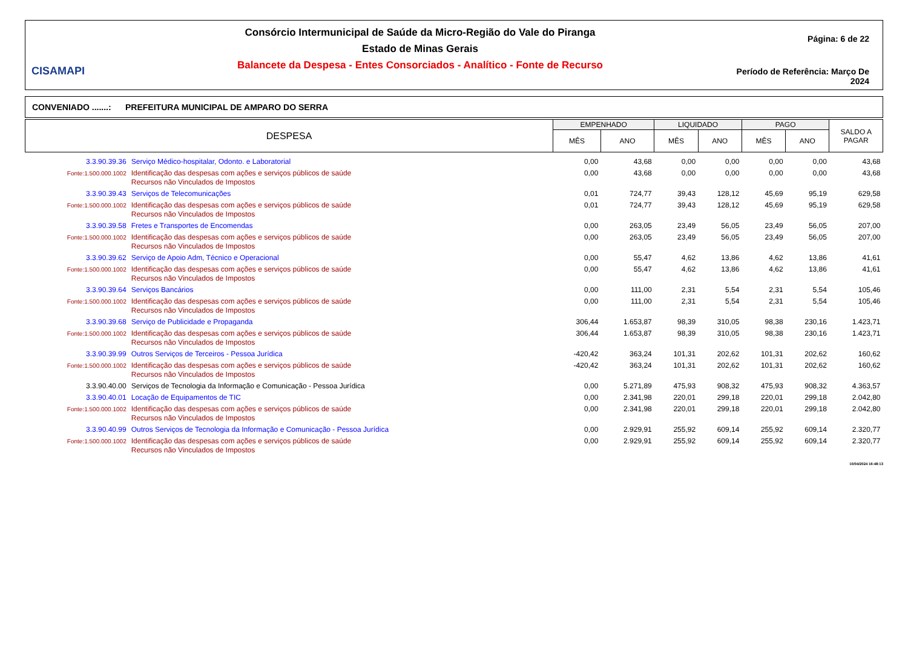CISAMAPI
Consórcio Intermunicipal de Saúde da Micro-Região do Vale do Piranga
Estado de Minas Gerais
Balancete da Despesa - Entes Consorciados - Analítico - Fonte de Recurso
Página: 6 de 22
Período de Referência: Março De 2024
CONVENIADO .......: PREFEITURA MUNICIPAL DE AMPARO DO SERRA
| DESPESA | | EMPENHADO | | LIQUIDADO | | PAGO | | SALDO A PAGAR |
| --- | --- | --- | --- | --- | --- | --- | --- | --- |
| | | MÊS | ANO | MÊS | ANO | MÊS | ANO | |
| 3.3.90.39.36 | Serviço Médico-hospitalar, Odonto. e Laboratorial | 0,00 | 43,68 | 0,00 | 0,00 | 0,00 | 0,00 | 43,68 |
| Fonte:1.500.000.1002 | Identificação das despesas com ações e serviços públicos de saúde Recursos não Vinculados de Impostos | 0,00 | 43,68 | 0,00 | 0,00 | 0,00 | 0,00 | 43,68 |
| 3.3.90.39.43 | Serviços de Telecomunicações | 0,01 | 724,77 | 39,43 | 128,12 | 45,69 | 95,19 | 629,58 |
| Fonte:1.500.000.1002 | Identificação das despesas com ações e serviços públicos de saúde Recursos não Vinculados de Impostos | 0,01 | 724,77 | 39,43 | 128,12 | 45,69 | 95,19 | 629,58 |
| 3.3.90.39.58 | Fretes e Transportes de Encomendas | 0,00 | 263,05 | 23,49 | 56,05 | 23,49 | 56,05 | 207,00 |
| Fonte:1.500.000.1002 | Identificação das despesas com ações e serviços públicos de saúde Recursos não Vinculados de Impostos | 0,00 | 263,05 | 23,49 | 56,05 | 23,49 | 56,05 | 207,00 |
| 3.3.90.39.62 | Serviço de Apoio Adm, Técnico e Operacional | 0,00 | 55,47 | 4,62 | 13,86 | 4,62 | 13,86 | 41,61 |
| Fonte:1.500.000.1002 | Identificação das despesas com ações e serviços públicos de saúde Recursos não Vinculados de Impostos | 0,00 | 55,47 | 4,62 | 13,86 | 4,62 | 13,86 | 41,61 |
| 3.3.90.39.64 | Serviços Bancários | 0,00 | 111,00 | 2,31 | 5,54 | 2,31 | 5,54 | 105,46 |
| Fonte:1.500.000.1002 | Identificação das despesas com ações e serviços públicos de saúde Recursos não Vinculados de Impostos | 0,00 | 111,00 | 2,31 | 5,54 | 2,31 | 5,54 | 105,46 |
| 3.3.90.39.68 | Serviço de Publicidade e Propaganda | 306,44 | 1.653,87 | 98,39 | 310,05 | 98,38 | 230,16 | 1.423,71 |
| Fonte:1.500.000.1002 | Identificação das despesas com ações e serviços públicos de saúde Recursos não Vinculados de Impostos | 306,44 | 1.653,87 | 98,39 | 310,05 | 98,38 | 230,16 | 1.423,71 |
| 3.3.90.39.99 | Outros Serviços de Terceiros - Pessoa Jurídica | -420,42 | 363,24 | 101,31 | 202,62 | 101,31 | 202,62 | 160,62 |
| Fonte:1.500.000.1002 | Identificação das despesas com ações e serviços públicos de saúde Recursos não Vinculados de Impostos | -420,42 | 363,24 | 101,31 | 202,62 | 101,31 | 202,62 | 160,62 |
| 3.3.90.40.00 | Serviços de Tecnologia da Informação e Comunicação - Pessoa Jurídica | 0,00 | 5.271,89 | 475,93 | 908,32 | 475,93 | 908,32 | 4.363,57 |
| 3.3.90.40.01 | Locação de Equipamentos de TIC | 0,00 | 2.341,98 | 220,01 | 299,18 | 220,01 | 299,18 | 2.042,80 |
| Fonte:1.500.000.1002 | Identificação das despesas com ações e serviços públicos de saúde Recursos não Vinculados de Impostos | 0,00 | 2.341,98 | 220,01 | 299,18 | 220,01 | 299,18 | 2.042,80 |
| 3.3.90.40.99 | Outros Serviços de Tecnologia da Informação e Comunicação - Pessoa Jurídica | 0,00 | 2.929,91 | 255,92 | 609,14 | 255,92 | 609,14 | 2.320,77 |
| Fonte:1.500.000.1002 | Identificação das despesas com ações e serviços públicos de saúde Recursos não Vinculados de Impostos | 0,00 | 2.929,91 | 255,92 | 609,14 | 255,92 | 609,14 | 2.320,77 |
10/04/2024 16:48:13